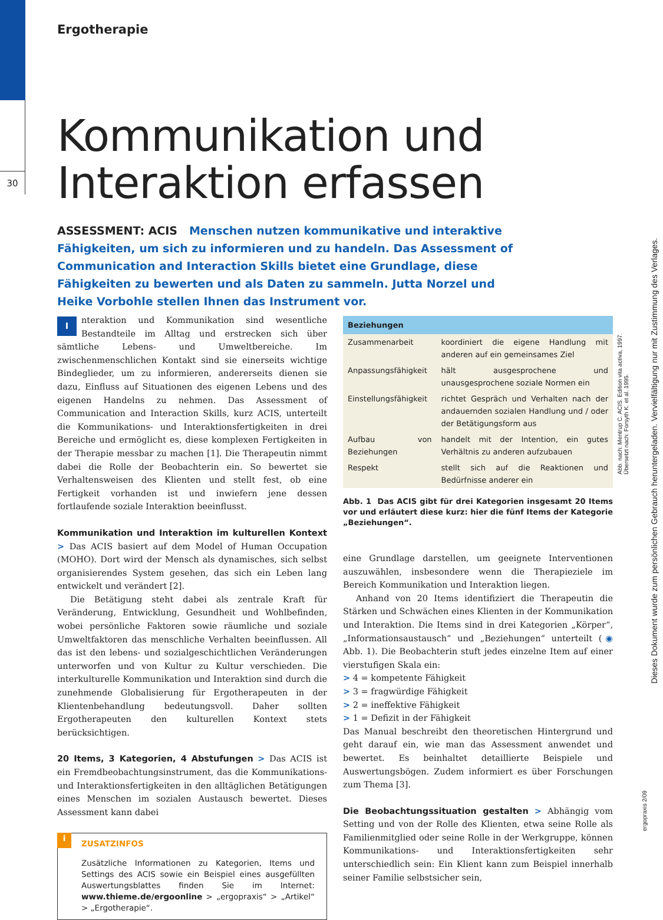30
Ergotherapie
Kommunikation und
Interaktion erfassen
ASSESSMENT: ACIS Menschen nutzen kommunikative und interaktive Fähigkeiten, um sich zu informieren und zu handeln. Das Assessment of Communication and Interaction Skills bietet eine Grundlage, diese Fähigkeiten zu bewerten und als Daten zu sammeln. Jutta Norzel und Heike Vorbohle stellen Ihnen das Instrument vor.
Interaktion und Kommunikation sind wesentliche Bestandteile im Alltag und erstrecken sich über sämtliche Lebens- und Umweltbereiche. Im zwischenmenschlichen Kontakt sind sie einerseits wichtige Bindeglieder, um zu informieren, andererseits dienen sie dazu, Einfluss auf Situationen des eigenen Lebens und des eigenen Handelns zu nehmen. Das Assessment of Communication and Interaction Skills, kurz ACIS, unterteilt die Kommunikations- und Interaktionsfertigkeiten in drei Bereiche und ermöglicht es, diese komplexen Fertigkeiten in der Therapie messbar zu machen [1]. Die Therapeutin nimmt dabei die Rolle der Beobachterin ein. So bewertet sie Verhaltensweisen des Klienten und stellt fest, ob eine Fertigkeit vorhanden ist und inwiefern jene dessen fortlaufende soziale Interaktion beeinflusst.
Kommunikation und Interaktion im kulturellen Kontext
> Das ACIS basiert auf dem Model of Human Occupation (MOHO). Dort wird der Mensch als dynamisches, sich selbst organisierendes System gesehen, das sich ein Leben lang entwickelt und verändert [2].
Die Betätigung steht dabei als zentrale Kraft für Veränderung, Entwicklung, Gesundheit und Wohlbefinden, wobei persönliche Faktoren sowie räumliche und soziale Umweltfaktoren das menschliche Verhalten beeinflussen. All das ist den lebens- und sozialgeschichtlichen Veränderungen unterworfen und von Kultur zu Kultur verschieden. Die interkulturelle Kommunikation und Interaktion sind durch die zunehmende Globalisierung für Ergotherapeuten in der Klientenbehandlung bedeutungsvoll. Daher sollten Ergotherapeuten den kulturellen Kontext stets berücksichtigen.
20 Items, 3 Kategorien, 4 Abstufungen
> Das ACIS ist ein Fremdbeobachtungsinstrument, das die Kommunikations- und Interaktionsfertigkeiten in den alltäglichen Betätigungen eines Menschen im sozialen Austausch bewertet. Dieses Assessment kann dabei
i
ZUSATZINFOS
Zusätzliche Informationen zu Kategorien, Items und Settings des ACIS sowie ein Beispiel eines ausgefüllten Auswertungsblattes finden Sie im Internet: www.thieme.de/ergoonline > „ergopraxis“ > „Artikel“ > „Ergotherapie“.
| Beziehungen | |
| --- | --- |
| Zusammenarbeit | koordiniert die eigene Handlung mit anderen auf ein gemeinsames Ziel |
| Anpassungsfähigkeit | hält ausgesprochene und unausgesprochene soziale Normen ein |
| Einstellungsfähigkeit | richtet Gespräch und Verhalten nach der andauernden sozialen Handlung und / oder der Betätigungsform aus |
| Aufbau von Beziehungen | handelt mit der Intention, ein gutes Verhältnis zu anderen aufzubauen |
| Respekt | stellt sich auf die Reaktionen und Bedürfnisse anderer ein |
Abb. 1 Das ACIS gibt für drei Kategorien insgesamt 20 Items vor und erläutert diese kurz: hier die fünf Items der Kategorie „Beziehungen“.
eine Grundlage darstellen, um geeignete Interventionen auszuwählen, insbesondere wenn die Therapieziele im Bereich Kommunikation und Interaktion liegen.
Anhand von 20 Items identifiziert die Therapeutin die Stärken und Schwächen eines Klienten in der Kommunikation und Interaktion. Die Items sind in drei Kategorien „Körper“, „Informationsaustausch“ und „Beziehungen“ unterteilt (◉ Abb. 1). Die Beobachterin stuft jedes einzelne Item auf einer vierstufigen Skala ein:
> 4 = kompetente Fähigkeit
> 3 = fragwürdige Fähigkeit
> 2 = ineffektive Fähigkeit
> 1 = Defizit in der Fähigkeit
Das Manual beschreibt den theoretischen Hintergrund und geht darauf ein, wie man das Assessment anwendet und bewertet. Es beinhaltet detaillierte Beispiele und Auswertungsbögen. Zudem informiert es über Forschungen zum Thema [3].
Die Beobachtungssituation gestalten
> Abhängig vom Setting und von der Rolle des Klienten, etwa seine Rolle als Familienmitglied oder seine Rolle in der Werkgruppe, können Kommunikations- und Interaktionsfertigkeiten sehr unterschiedlich sein: Ein Klient kann zum Beispiel innerhalb seiner Familie selbstsicher sein,
Abb. nach: Mentrup C. ACIS. Edition vita activa, 1997.
Übersetzt nach: Forsyth K. et al. 1995.
Dieses Dokument wurde zum persönlichen Gebrauch heruntergeladen. Vervielfältigung nur mit Zustimmung des Verlages.
ergopraxis 2/09